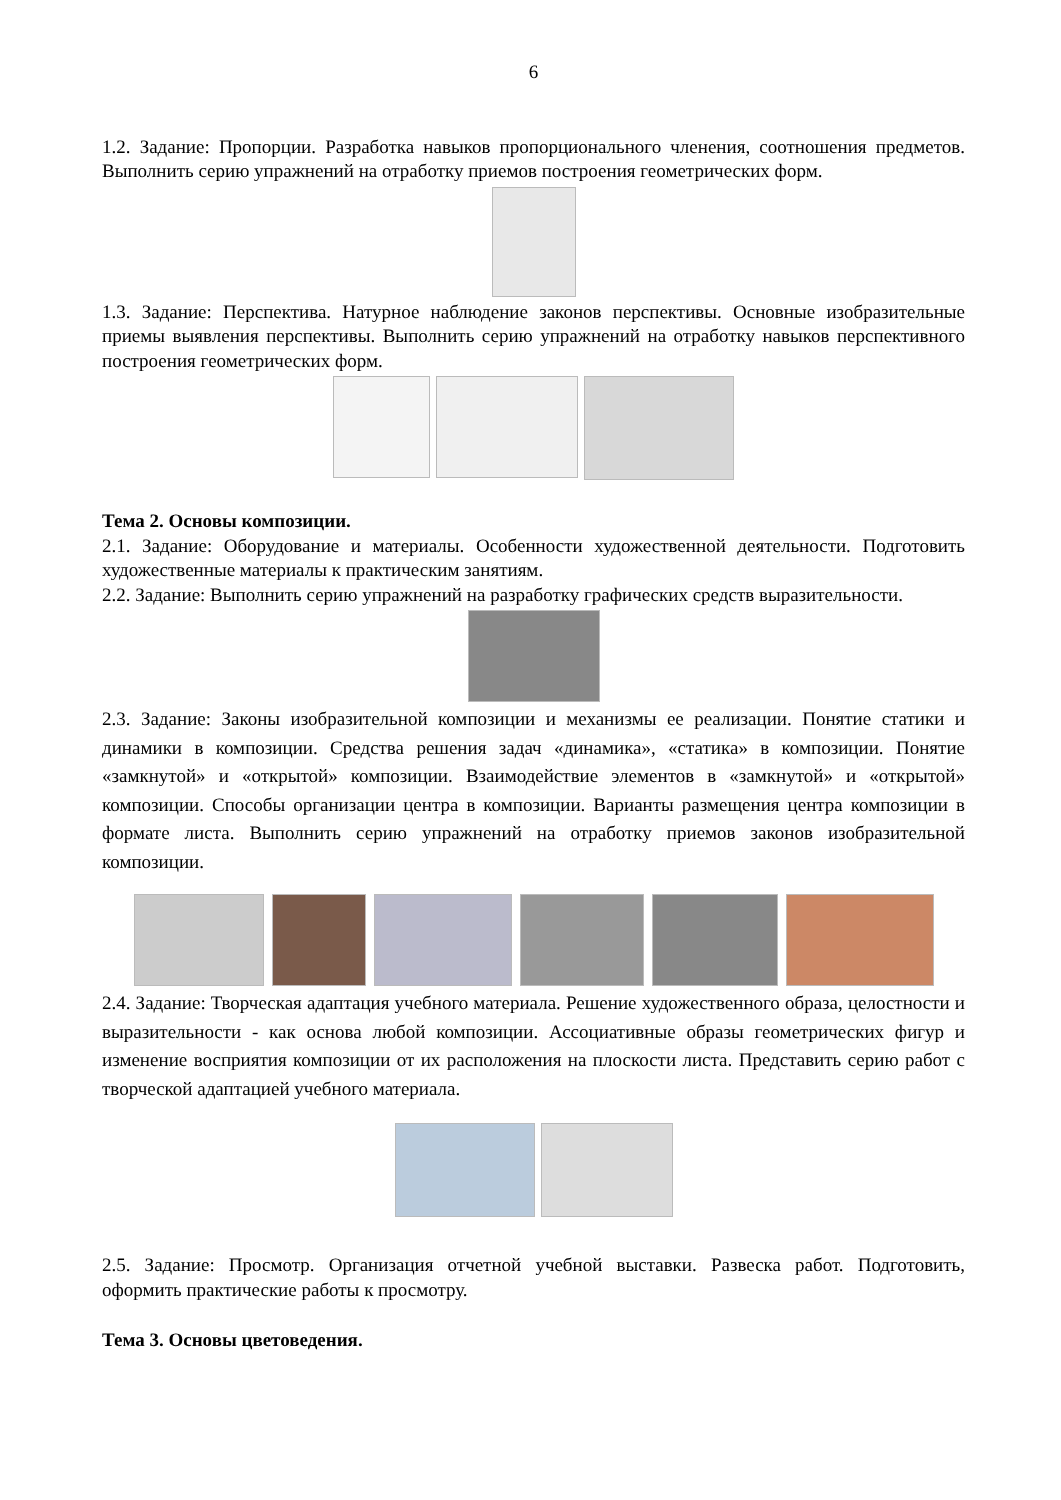6
1.2. Задание: Пропорции. Разработка навыков пропорционального членения, соотношения предметов. Выполнить серию упражнений на отработку приемов построения геометрических форм.
1.3. Задание: Перспектива. Натурное наблюдение законов перспективы. Основные изобразительные приемы выявления перспективы. Выполнить серию упражнений на отработку навыков перспективного построения геометрических форм.
Тема 2. Основы композиции.
2.1. Задание: Оборудование и материалы. Особенности художественной деятельности. Подготовить художественные материалы к практическим занятиям.
2.2. Задание: Выполнить серию упражнений на разработку графических средств выразительности.
2.3. Задание: Законы изобразительной композиции и механизмы ее реализации. Понятие статики и динамики в композиции. Средства решения задач «динамика», «статика» в композиции. Понятие «замкнутой» и «открытой» композиции. Взаимодействие элементов в «замкнутой» и «открытой» композиции. Способы организации центра в композиции. Варианты размещения центра композиции в формате листа. Выполнить серию упражнений на отработку приемов законов изобразительной композиции.
2.4. Задание: Творческая адаптация учебного материала. Решение художественного образа, целостности и выразительности - как основа любой композиции. Ассоциативные образы геометрических фигур и изменение восприятия композиции от их расположения на плоскости листа. Представить серию работ с творческой адаптацией учебного материала.
2.5. Задание: Просмотр. Организация отчетной учебной выставки. Развеска работ. Подготовить, оформить практические работы к просмотру.
Тема 3. Основы цветоведения.